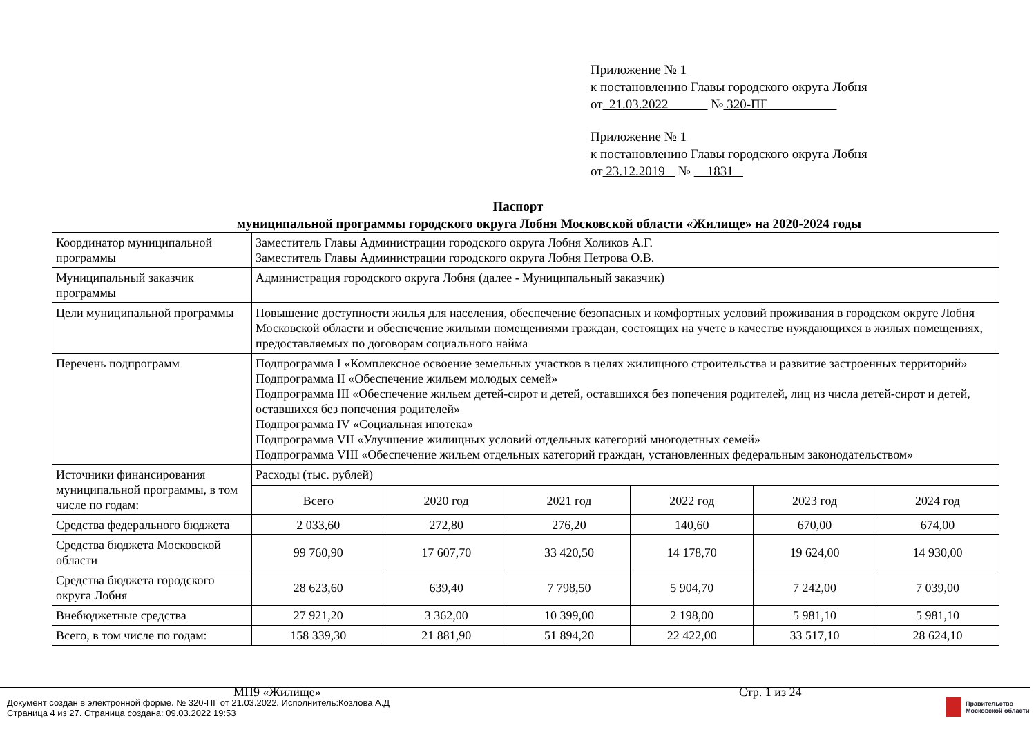Приложение № 1
к постановлению Главы городского округа Лобня
от 21.03.2022 № 320-ПГ
Приложение № 1
к постановлению Главы городского округа Лобня
от 23.12.2019 № 1831
Паспорт
муниципальной программы городского округа Лобня Московской области «Жилище» на 2020-2024 годы
| Координатор муниципальной программы | Заместитель Главы Администрации городского округа Лобня Холиков А.Г. Заместитель Главы Администрации городского округа Лобня Петрова О.В. | | | | | |
| Муниципальный заказчик программы | Администрация городского округа Лобня (далее - Муниципальный заказчик) | | | | | |
| Цели муниципальной программы | Повышение доступности жилья для населения, обеспечение безопасных и комфортных условий проживания в городском округе Лобня Московской области и обеспечение жилыми помещениями граждан, состоящих на учете в качестве нуждающихся в жилых помещениях, предоставляемых по договорам социального найма | | | | | |
| Перечень подпрограмм | Подпрограмма I «Комплексное освоение земельных участков в целях жилищного строительства и развитие застроенных территорий» Подпрограмма II «Обеспечение жильем молодых семей» Подпрограмма III «Обеспечение жильем детей-сирот и детей, оставшихся без попечения родителей, лиц из числа детей-сирот и детей, оставшихся без попечения родителей» Подпрограмма IV «Социальная ипотека» Подпрограмма VII «Улучшение жилищных условий отдельных категорий многодетных семей» Подпрограмма VIII «Обеспечение жильем отдельных категорий граждан, установленных федеральным законодательством» | | | | | |
| Источники финансирования муниципальной программы, в том числе по годам: | Расходы (тыс. рублей) | | | | | |
| | Всего | 2020 год | 2021 год | 2022 год | 2023 год | 2024 год |
| Средства федерального бюджета | 2 033,60 | 272,80 | 276,20 | 140,60 | 670,00 | 674,00 |
| Средства бюджета Московской области | 99 760,90 | 17 607,70 | 33 420,50 | 14 178,70 | 19 624,00 | 14 930,00 |
| Средства бюджета городского округа Лобня | 28 623,60 | 639,40 | 7 798,50 | 5 904,70 | 7 242,00 | 7 039,00 |
| Внебюджетные средства | 27 921,20 | 3 362,00 | 10 399,00 | 2 198,00 | 5 981,10 | 5 981,10 |
| Всего, в том числе по годам: | 158 339,30 | 21 881,90 | 51 894,20 | 22 422,00 | 33 517,10 | 28 624,10 |
МП9 «Жилище» Стр. 1 из 24
Документ создан в электронной форме. № 320-ПГ от 21.03.2022. Исполнитель:Козлова А.Д
Страница 4 из 27. Страница создана: 09.03.2022 19:53
Правительство
Московской области